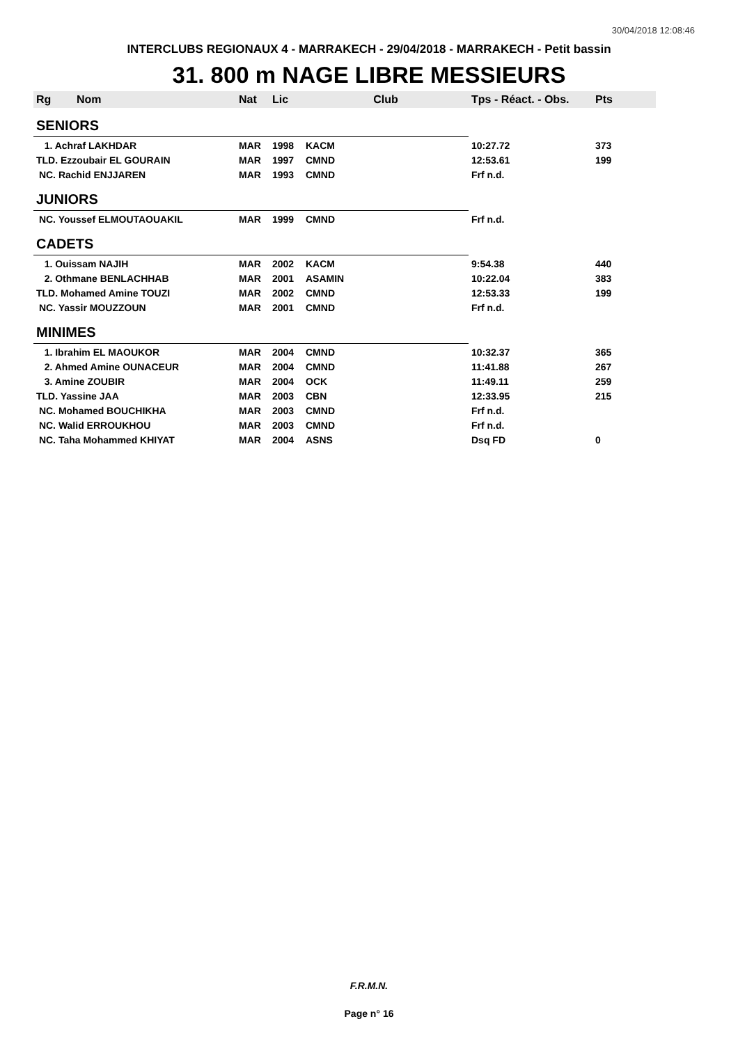30/04/2018 12:08:46
INTERCLUBS REGIONAUX 4 - MARRAKECH - 29/04/2018 - MARRAKECH - Petit bassin
31. 800 m NAGE LIBRE MESSIEURS
| Rg | Nom | Nat | Lic | Club | Tps - Réact. - Obs. | Pts |
| --- | --- | --- | --- | --- | --- | --- |
| SENIORS | | | | | | |
| 1. Achraf LAKHDAR | | MAR | 1998 | KACM | 10:27.72 | 373 |
| TLD. Ezzoubair EL GOURAIN | | MAR | 1997 | CMND | 12:53.61 | 199 |
| NC. Rachid ENJJAREN | | MAR | 1993 | CMND | Frf n.d. | |
| JUNIORS | | | | | | |
| NC. Youssef ELMOUTAOUAKIL | | MAR | 1999 | CMND | Frf n.d. | |
| CADETS | | | | | | |
| 1. Ouissam NAJIH | | MAR | 2002 | KACM | 9:54.38 | 440 |
| 2. Othmane BENLACHHAB | | MAR | 2001 | ASAMIN | 10:22.04 | 383 |
| TLD. Mohamed Amine TOUZI | | MAR | 2002 | CMND | 12:53.33 | 199 |
| NC. Yassir MOUZZOUN | | MAR | 2001 | CMND | Frf n.d. | |
| MINIMES | | | | | | |
| 1. Ibrahim EL MAOUKOR | | MAR | 2004 | CMND | 10:32.37 | 365 |
| 2. Ahmed Amine OUNACEUR | | MAR | 2004 | CMND | 11:41.88 | 267 |
| 3. Amine ZOUBIR | | MAR | 2004 | OCK | 11:49.11 | 259 |
| TLD. Yassine JAA | | MAR | 2003 | CBN | 12:33.95 | 215 |
| NC. Mohamed BOUCHIKHA | | MAR | 2003 | CMND | Frf n.d. | |
| NC. Walid ERROUKHOU | | MAR | 2003 | CMND | Frf n.d. | |
| NC. Taha Mohammed KHIYAT | | MAR | 2004 | ASNS | Dsq FD | 0 |
F.R.M.N.
Page n° 16